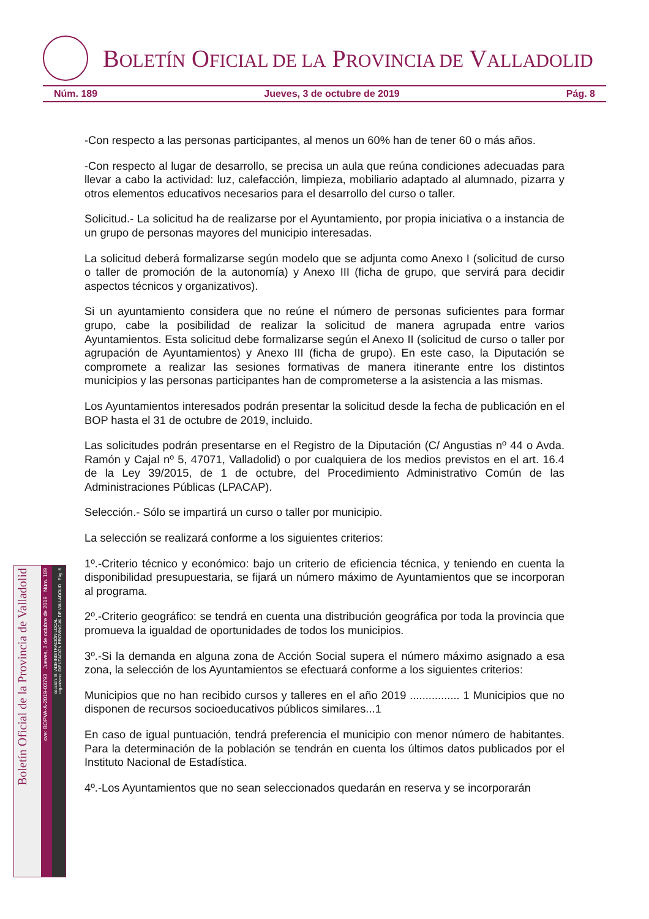BOLETÍN OFICIAL DE LA PROVINCIA DE VALLADOLID
Núm. 189 Jueves, 3 de octubre de 2019 Pág. 8
-Con respecto a las personas participantes, al menos un 60% han de tener 60 o más años.
-Con respecto al lugar de desarrollo, se precisa un aula que reúna condiciones adecuadas para llevar a cabo la actividad: luz, calefacción, limpieza, mobiliario adaptado al alumnado, pizarra y otros elementos educativos necesarios para el desarrollo del curso o taller.
Solicitud.- La solicitud ha de realizarse por el Ayuntamiento, por propia iniciativa o a instancia de un grupo de personas mayores del municipio interesadas.
La solicitud deberá formalizarse según modelo que se adjunta como Anexo I (solicitud de curso o taller de promoción de la autonomía) y Anexo III (ficha de grupo, que servirá para decidir aspectos técnicos y organizativos).
Si un ayuntamiento considera que no reúne el número de personas suficientes para formar grupo, cabe la posibilidad de realizar la solicitud de manera agrupada entre varios Ayuntamientos. Esta solicitud debe formalizarse según el Anexo II (solicitud de curso o taller por agrupación de Ayuntamientos) y Anexo III (ficha de grupo). En este caso, la Diputación se compromete a realizar las sesiones formativas de manera itinerante entre los distintos municipios y las personas participantes han de comprometerse a la asistencia a las mismas.
Los Ayuntamientos interesados podrán presentar la solicitud desde la fecha de publicación en el BOP hasta el 31 de octubre de 2019, incluido.
Las solicitudes podrán presentarse en el Registro de la Diputación (C/ Angustias nº 44 o Avda. Ramón y Cajal nº 5, 47071, Valladolid) o por cualquiera de los medios previstos en el art. 16.4 de la Ley 39/2015, de 1 de octubre, del Procedimiento Administrativo Común de las Administraciones Públicas (LPACAP).
Selección.- Sólo se impartirá un curso o taller por municipio.
La selección se realizará conforme a los siguientes criterios:
1º.-Criterio técnico y económico: bajo un criterio de eficiencia técnica, y teniendo en cuenta la disponibilidad presupuestaria, se fijará un número máximo de Ayuntamientos que se incorporan al programa.
2º.-Criterio geográfico: se tendrá en cuenta una distribución geográfica por toda la provincia que promueva la igualdad de oportunidades de todos los municipios.
3º.-Si la demanda en alguna zona de Acción Social supera el número máximo asignado a esa zona, la selección de los Ayuntamientos se efectuará conforme a los siguientes criterios:
Municipios que no han recibido cursos y talleres en el año 2019 ................ 1 Municipios que no disponen de recursos socioeducativos públicos similares...1
En caso de igual puntuación, tendrá preferencia el municipio con menor número de habitantes. Para la determinación de la población se tendrán en cuenta los últimos datos publicados por el Instituto Nacional de Estadística.
4º.-Los Ayuntamientos que no sean seleccionados quedarán en reserva y se incorporarán
Boletín Oficial de la Provincia de Valladolid
cve: BOPVA-A-2019-03793 Jueves, 3 de octubre de 2019 Núm. 189
sección: III.-ADMINISTRACIÓN LOCAL
organismo: DIPUTACIÓN PROVINCIAL DE VALLADOLID Pág. 8